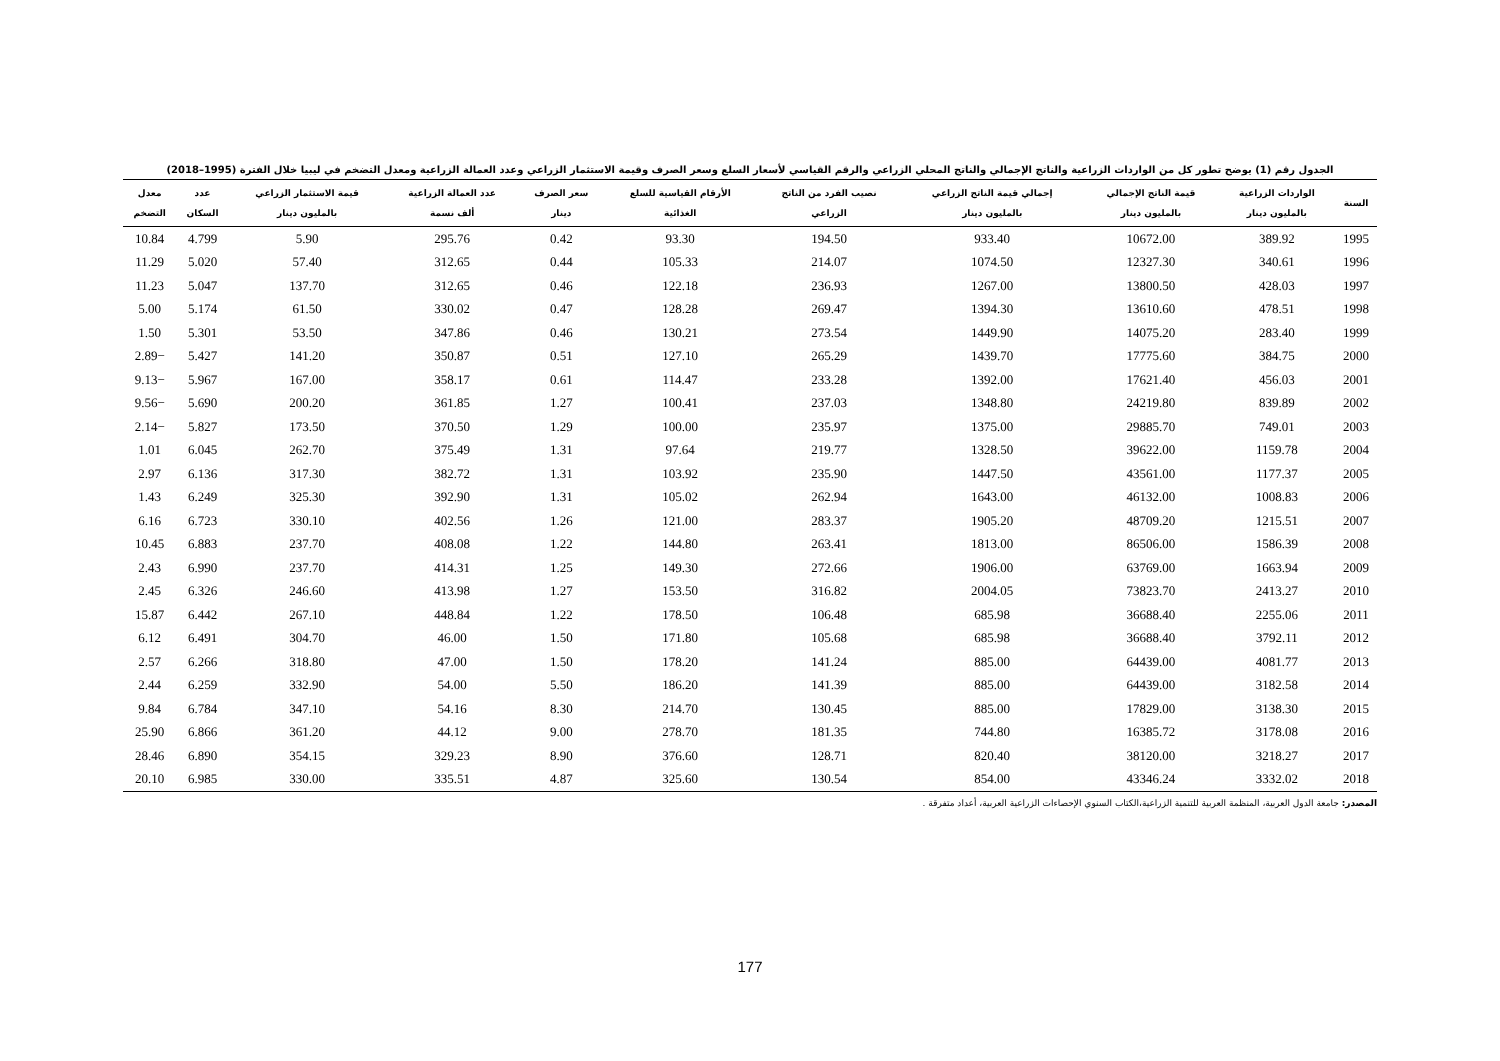الجدول رقم (1) يوضح تطور كل من الواردات الزراعية والناتج الإجمالي والناتج المحلي الزراعي والرقم القياسي لأسعار السلع وسعر الصرف وقيمة الاستثمار الزراعي وعدد العمالة الزراعية ومعدل التضخم في ليبيا خلال الفترة (1995–2018)
| السنة | الواردات الزراعية بالمليون دينار | قيمة الناتج الإجمالي بالمليون دينار | إجمالي قيمة الناتج الزراعي بالمليون دينار | نصيب الفرد من الناتج الزراعي | الأرقام القياسية للسلع الغذائية | سعر الصرف دينار | عدد العمالة الزراعية ألف نسمة | قيمة الاستثمار الزراعي بالمليون دينار | عدد السكان | معدل التضخم |
| --- | --- | --- | --- | --- | --- | --- | --- | --- | --- | --- |
| 1995 | 389.92 | 10672.00 | 933.40 | 194.50 | 93.30 | 0.42 | 295.76 | 5.90 | 4.799 | 10.84 |
| 1996 | 340.61 | 12327.30 | 1074.50 | 214.07 | 105.33 | 0.44 | 312.65 | 57.40 | 5.020 | 11.29 |
| 1997 | 428.03 | 13800.50 | 1267.00 | 236.93 | 122.18 | 0.46 | 312.65 | 137.70 | 5.047 | 11.23 |
| 1998 | 478.51 | 13610.60 | 1394.30 | 269.47 | 128.28 | 0.47 | 330.02 | 61.50 | 5.174 | 5.00 |
| 1999 | 283.40 | 14075.20 | 1449.90 | 273.54 | 130.21 | 0.46 | 347.86 | 53.50 | 5.301 | 1.50 |
| 2000 | 384.75 | 17775.60 | 1439.70 | 265.29 | 127.10 | 0.51 | 350.87 | 141.20 | 5.427 | −2.89 |
| 2001 | 456.03 | 17621.40 | 1392.00 | 233.28 | 114.47 | 0.61 | 358.17 | 167.00 | 5.967 | −9.13 |
| 2002 | 839.89 | 24219.80 | 1348.80 | 237.03 | 100.41 | 1.27 | 361.85 | 200.20 | 5.690 | −9.56 |
| 2003 | 749.01 | 29885.70 | 1375.00 | 235.97 | 100.00 | 1.29 | 370.50 | 173.50 | 5.827 | −2.14 |
| 2004 | 1159.78 | 39622.00 | 1328.50 | 219.77 | 97.64 | 1.31 | 375.49 | 262.70 | 6.045 | 1.01 |
| 2005 | 1177.37 | 43561.00 | 1447.50 | 235.90 | 103.92 | 1.31 | 382.72 | 317.30 | 6.136 | 2.97 |
| 2006 | 1008.83 | 46132.00 | 1643.00 | 262.94 | 105.02 | 1.31 | 392.90 | 325.30 | 6.249 | 1.43 |
| 2007 | 1215.51 | 48709.20 | 1905.20 | 283.37 | 121.00 | 1.26 | 402.56 | 330.10 | 6.723 | 6.16 |
| 2008 | 1586.39 | 86506.00 | 1813.00 | 263.41 | 144.80 | 1.22 | 408.08 | 237.70 | 6.883 | 10.45 |
| 2009 | 1663.94 | 63769.00 | 1906.00 | 272.66 | 149.30 | 1.25 | 414.31 | 237.70 | 6.990 | 2.43 |
| 2010 | 2413.27 | 73823.70 | 2004.05 | 316.82 | 153.50 | 1.27 | 413.98 | 246.60 | 6.326 | 2.45 |
| 2011 | 2255.06 | 36688.40 | 685.98 | 106.48 | 178.50 | 1.22 | 448.84 | 267.10 | 6.442 | 15.87 |
| 2012 | 3792.11 | 36688.40 | 685.98 | 105.68 | 171.80 | 1.50 | 46.00 | 304.70 | 6.491 | 6.12 |
| 2013 | 4081.77 | 64439.00 | 885.00 | 141.24 | 178.20 | 1.50 | 47.00 | 318.80 | 6.266 | 2.57 |
| 2014 | 3182.58 | 64439.00 | 885.00 | 141.39 | 186.20 | 5.50 | 54.00 | 332.90 | 6.259 | 2.44 |
| 2015 | 3138.30 | 17829.00 | 885.00 | 130.45 | 214.70 | 8.30 | 54.16 | 347.10 | 6.784 | 9.84 |
| 2016 | 3178.08 | 16385.72 | 744.80 | 181.35 | 278.70 | 9.00 | 44.12 | 361.20 | 6.866 | 25.90 |
| 2017 | 3218.27 | 38120.00 | 820.40 | 128.71 | 376.60 | 8.90 | 329.23 | 354.15 | 6.890 | 28.46 |
| 2018 | 3332.02 | 43346.24 | 854.00 | 130.54 | 325.60 | 4.87 | 335.51 | 330.00 | 6.985 | 20.10 |
المصدر: جامعة الدول العربية، المنظمة العربية للتنمية الزراعية،الكتاب السنوي الإحصاءات الزراعية العربية، أعداد متفرقة .
177